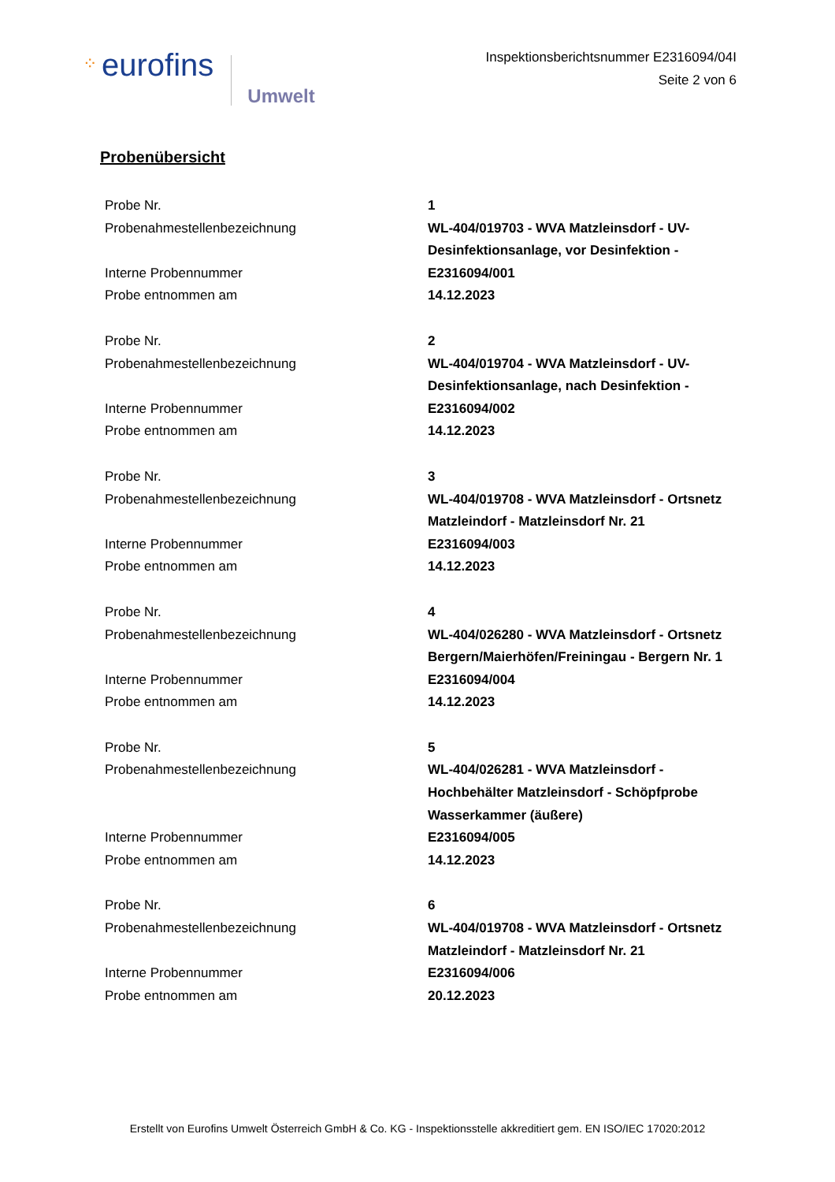⁘ eurofins Umwelt
Inspektionsberichtsnummer E2316094/04I
Seite 2 von 6
Probenübersicht
| Probe Nr. | 1 |
| Probenahmestellenbezeichnung | WL-404/019703 - WVA Matzleinsdorf - UV-Desinfektionsanlage, vor Desinfektion - |
| Interne Probennummer | E2316094/001 |
| Probe entnommen am | 14.12.2023 |
| Probe Nr. | 2 |
| Probenahmestellenbezeichnung | WL-404/019704 - WVA Matzleinsdorf - UV-Desinfektionsanlage, nach Desinfektion - |
| Interne Probennummer | E2316094/002 |
| Probe entnommen am | 14.12.2023 |
| Probe Nr. | 3 |
| Probenahmestellenbezeichnung | WL-404/019708 - WVA Matzleinsdorf - Ortsnetz Matzleindorf - Matzleinsdorf Nr. 21 |
| Interne Probennummer | E2316094/003 |
| Probe entnommen am | 14.12.2023 |
| Probe Nr. | 4 |
| Probenahmestellenbezeichnung | WL-404/026280 - WVA Matzleinsdorf - Ortsnetz Bergern/Maierhöfen/Freiningau - Bergern Nr. 1 |
| Interne Probennummer | E2316094/004 |
| Probe entnommen am | 14.12.2023 |
| Probe Nr. | 5 |
| Probenahmestellenbezeichnung | WL-404/026281 - WVA Matzleinsdorf - Hochbehälter Matzleinsdorf - Schöpfprobe Wasserkammer (äußere) |
| Interne Probennummer | E2316094/005 |
| Probe entnommen am | 14.12.2023 |
| Probe Nr. | 6 |
| Probenahmestellenbezeichnung | WL-404/019708 - WVA Matzleinsdorf - Ortsnetz Matzleindorf - Matzleinsdorf Nr. 21 |
| Interne Probennummer | E2316094/006 |
| Probe entnommen am | 20.12.2023 |
Erstellt von Eurofins Umwelt Österreich GmbH & Co. KG - Inspektionsstelle akkreditiert gem. EN ISO/IEC 17020:2012